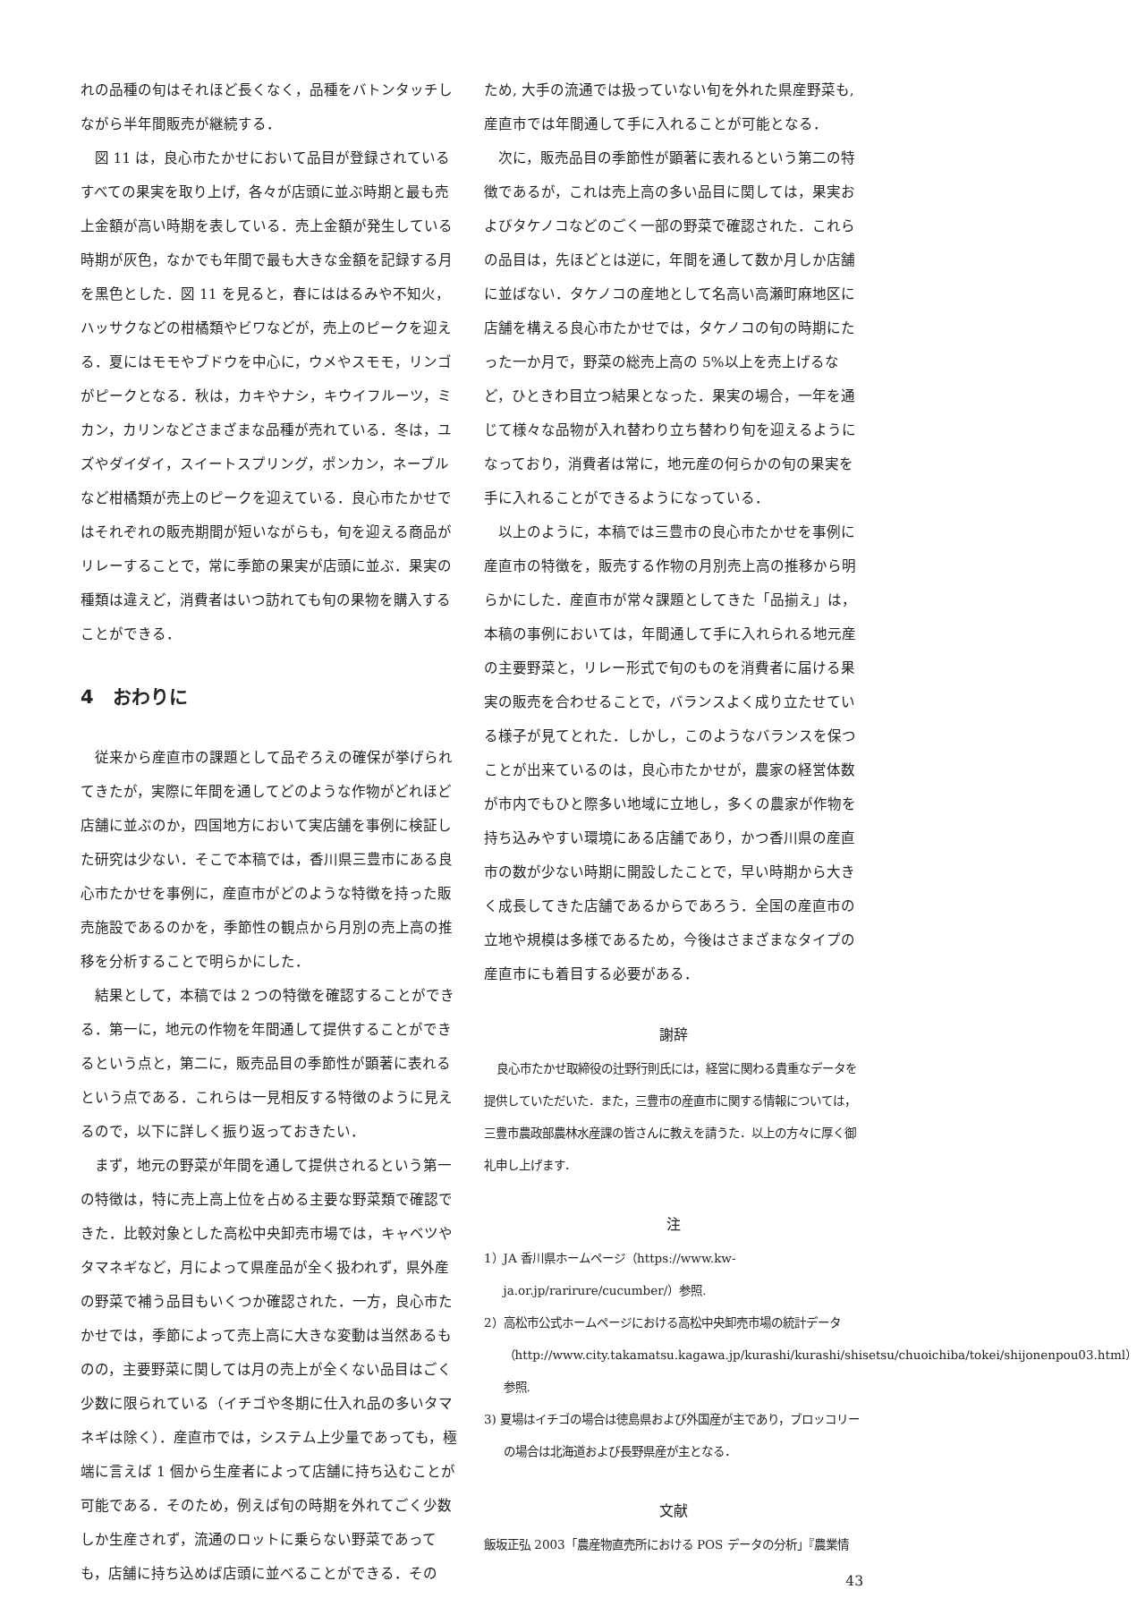れの品種の旬はそれほど長くなく，品種をバトンタッチしながら半年間販売が継続する．
図 11 は，良心市たかせにおいて品目が登録されているすべての果実を取り上げ，各々が店頭に並ぶ時期と最も売上金額が高い時期を表している．売上金額が発生している時期が灰色，なかでも年間で最も大きな金額を記録する月を黒色とした．図 11 を見ると，春にははるみや不知火，ハッサクなどの柑橘類やビワなどが，売上のピークを迎える．夏にはモモやブドウを中心に，ウメやスモモ，リンゴがピークとなる．秋は，カキやナシ，キウイフルーツ，ミカン，カリンなどさまざまな品種が売れている．冬は，ユズやダイダイ，スイートスプリング，ポンカン，ネーブルなど柑橘類が売上のピークを迎えている．良心市たかせではそれぞれの販売期間が短いながらも，旬を迎える商品がリレーすることで，常に季節の果実が店頭に並ぶ．果実の種類は違えど，消費者はいつ訪れても旬の果物を購入することができる．
4　おわりに
従来から産直市の課題として品ぞろえの確保が挙げられてきたが，実際に年間を通してどのような作物がどれほど店舗に並ぶのか，四国地方において実店舗を事例に検証した研究は少ない．そこで本稿では，香川県三豊市にある良心市たかせを事例に，産直市がどのような特徴を持った販売施設であるのかを，季節性の観点から月別の売上高の推移を分析することで明らかにした．
結果として，本稿では 2 つの特徴を確認することができる．第一に，地元の作物を年間通して提供することができるという点と，第二に，販売品目の季節性が顕著に表れるという点である．これらは一見相反する特徴のように見えるので，以下に詳しく振り返っておきたい．
まず，地元の野菜が年間を通して提供されるという第一の特徴は，特に売上高上位を占める主要な野菜類で確認できた．比較対象とした高松中央卸売市場では，キャベツやタマネギなど，月によって県産品が全く扱われず，県外産の野菜で補う品目もいくつか確認された．一方，良心市たかせでは，季節によって売上高に大きな変動は当然あるものの，主要野菜に関しては月の売上が全くない品目はごく少数に限られている（イチゴや冬期に仕入れ品の多いタマネギは除く）．産直市では，システム上少量であっても，極端に言えば 1 個から生産者によって店舗に持ち込むことが可能である．そのため，例えば旬の時期を外れてごく少数しか生産されず，流通のロットに乗らない野菜であっても，店舗に持ち込めば店頭に並べることができる．その
ため, 大手の流通では扱っていない旬を外れた県産野菜も, 産直市では年間通して手に入れることが可能となる．
次に，販売品目の季節性が顕著に表れるという第二の特徴であるが，これは売上高の多い品目に関しては，果実およびタケノコなどのごく一部の野菜で確認された．これらの品目は，先ほどとは逆に，年間を通して数か月しか店舗に並ばない．タケノコの産地として名高い高瀬町麻地区に店舗を構える良心市たかせでは，タケノコの旬の時期にたった一か月で，野菜の総売上高の 5%以上を売上げるなど，ひときわ目立つ結果となった．果実の場合，一年を通じて様々な品物が入れ替わり立ち替わり旬を迎えるようになっており，消費者は常に，地元産の何らかの旬の果実を手に入れることができるようになっている．
以上のように，本稿では三豊市の良心市たかせを事例に産直市の特徴を，販売する作物の月別売上高の推移から明らかにした．産直市が常々課題としてきた「品揃え」は，本稿の事例においては，年間通して手に入れられる地元産の主要野菜と，リレー形式で旬のものを消費者に届ける果実の販売を合わせることで，バランスよく成り立たせている様子が見てとれた．しかし，このようなバランスを保つことが出来ているのは，良心市たかせが，農家の経営体数が市内でもひと際多い地域に立地し，多くの農家が作物を持ち込みやすい環境にある店舗であり，かつ香川県の産直市の数が少ない時期に開設したことで，早い時期から大きく成長してきた店舗であるからであろう．全国の産直市の立地や規模は多様であるため，今後はさまざまなタイプの産直市にも着目する必要がある．
謝辞
良心市たかせ取締役の辻野行則氏には，経営に関わる貴重なデータを提供していただいた．また，三豊市の産直市に関する情報については，三豊市農政部農林水産課の皆さんに教えを請うた．以上の方々に厚く御礼申し上げます．
注
1）JA 香川県ホームページ（https://www.kw-ja.or.jp/rarirure/cucumber/）参照.
2）高松市公式ホームページにおける高松中央卸売市場の統計データ（http://www.city.takamatsu.kagawa.jp/kurashi/kurashi/shisetsu/chuoichiba/tokei/shijonenpou03.html）参照.
3) 夏場はイチゴの場合は徳島県および外国産が主であり，ブロッコリーの場合は北海道および長野県産が主となる．
文献
飯坂正弘 2003「農産物直売所における POS データの分析」『農業情
43